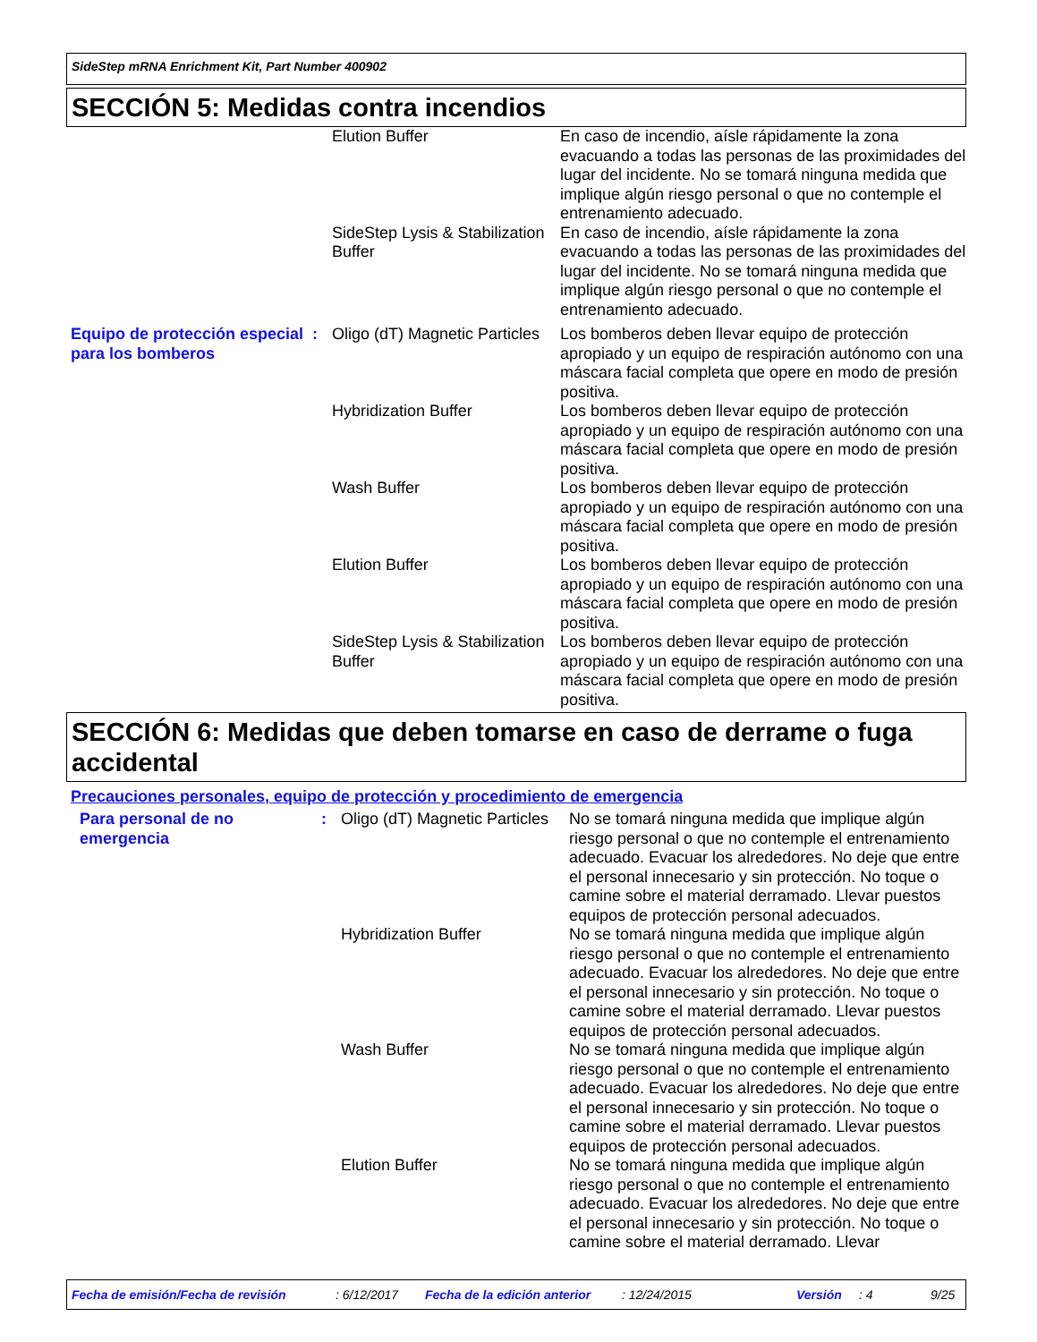SideStep mRNA Enrichment Kit, Part Number 400902
SECCIÓN 5: Medidas contra incendios
| | | Elution Buffer | En caso de incendio, aísle rápidamente la zona evacuando a todas las personas de las proximidades del lugar del incidente. No se tomará ninguna medida que implique algún riesgo personal o que no contemple el entrenamiento adecuado. |
| | | SideStep Lysis & Stabilization Buffer | En caso de incendio, aísle rápidamente la zona evacuando a todas las personas de las proximidades del lugar del incidente. No se tomará ninguna medida que implique algún riesgo personal o que no contemple el entrenamiento adecuado. |
| Equipo de protección especial para los bomberos | : | Oligo (dT) Magnetic Particles | Los bomberos deben llevar equipo de protección apropiado y un equipo de respiración autónomo con una máscara facial completa que opere en modo de presión positiva. |
| | | Hybridization Buffer | Los bomberos deben llevar equipo de protección apropiado y un equipo de respiración autónomo con una máscara facial completa que opere en modo de presión positiva. |
| | | Wash Buffer | Los bomberos deben llevar equipo de protección apropiado y un equipo de respiración autónomo con una máscara facial completa que opere en modo de presión positiva. |
| | | Elution Buffer | Los bomberos deben llevar equipo de protección apropiado y un equipo de respiración autónomo con una máscara facial completa que opere en modo de presión positiva. |
| | | SideStep Lysis & Stabilization Buffer | Los bomberos deben llevar equipo de protección apropiado y un equipo de respiración autónomo con una máscara facial completa que opere en modo de presión positiva. |
SECCIÓN 6: Medidas que deben tomarse en caso de derrame o fuga accidental
Precauciones personales, equipo de protección y procedimiento de emergencia
| Para personal de no emergencia | : | Oligo (dT) Magnetic Particles | No se tomará ninguna medida que implique algún riesgo personal o que no contemple el entrenamiento adecuado. Evacuar los alrededores. No deje que entre el personal innecesario y sin protección. No toque o camine sobre el material derramado. Llevar puestos equipos de protección personal adecuados. |
| | | Hybridization Buffer | No se tomará ninguna medida que implique algún riesgo personal o que no contemple el entrenamiento adecuado. Evacuar los alrededores. No deje que entre el personal innecesario y sin protección. No toque o camine sobre el material derramado. Llevar puestos equipos de protección personal adecuados. |
| | | Wash Buffer | No se tomará ninguna medida que implique algún riesgo personal o que no contemple el entrenamiento adecuado. Evacuar los alrededores. No deje que entre el personal innecesario y sin protección. No toque o camine sobre el material derramado. Llevar puestos equipos de protección personal adecuados. |
| | | Elution Buffer | No se tomará ninguna medida que implique algún riesgo personal o que no contemple el entrenamiento adecuado. Evacuar los alrededores. No deje que entre el personal innecesario y sin protección. No toque o camine sobre el material derramado. Llevar |
Fecha de emisión/Fecha de revisión: 6/12/2017 Fecha de la edición anterior: 12/24/2015 Versión: 4 9/25